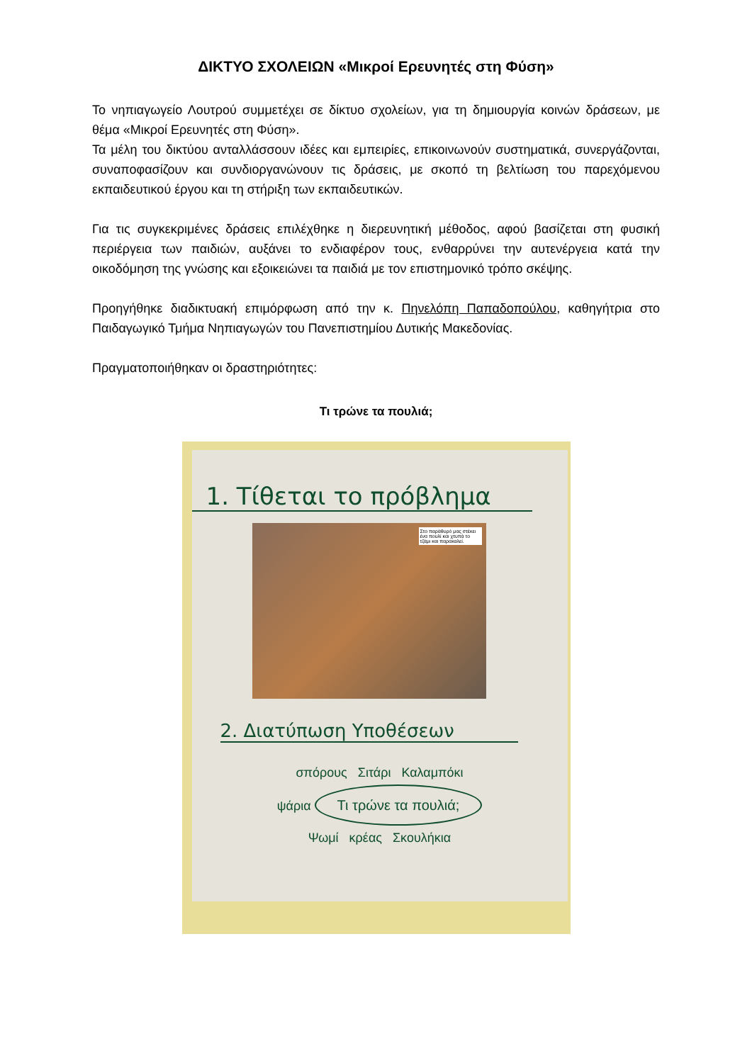ΔΙΚΤΥΟ ΣΧΟΛΕΙΩΝ «Μικροί Ερευνητές στη Φύση»
Το νηπιαγωγείο Λουτρού συμμετέχει σε δίκτυο σχολείων, για τη δημιουργία κοινών δράσεων, με θέμα «Μικροί Ερευνητές στη Φύση».
Τα μέλη του δικτύου ανταλλάσσουν ιδέες και εμπειρίες, επικοινωνούν συστηματικά, συνεργάζονται, συναποφασίζουν και συνδιοργανώνουν τις δράσεις, με σκοπό τη βελτίωση του παρεχόμενου εκπαιδευτικού έργου και τη στήριξη των εκπαιδευτικών.
Για τις συγκεκριμένες δράσεις επιλέχθηκε η διερευνητική μέθοδος, αφού βασίζεται στη φυσική περιέργεια των παιδιών, αυξάνει το ενδιαφέρον τους, ενθαρρύνει την αυτενέργεια κατά την οικοδόμηση της γνώσης και εξοικειώνει τα παιδιά με τον επιστημονικό τρόπο σκέψης.
Προηγήθηκε διαδικτυακή επιμόρφωση από την κ. Πηνελόπη Παπαδοπούλου, καθηγήτρια στο Παιδαγωγικό Τμήμα Νηπιαγωγών του Πανεπιστημίου Δυτικής Μακεδονίας.
Πραγματοποιήθηκαν οι δραστηριότητες:
Τι τρώνε τα πουλιά;
1. Τίθεται το πρόβλημα
Στο παράθυρό μας στέκει ένα πουλί και χτυπά το τζάμι και παρακαλεί.
2. Διατύπωση Υποθέσεων
σπόρους Σιτάρι Καλαμπόκι
ψάρια Τι τρώνε τα πουλιά;
Ψωμί κρέας Σκουλήκια